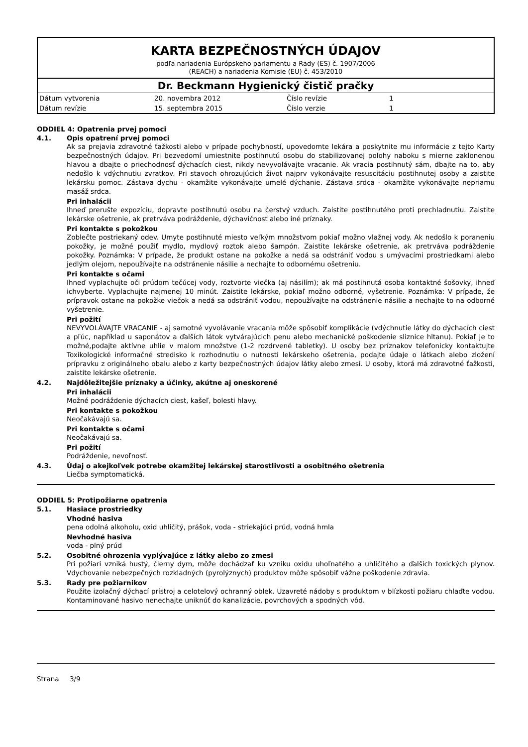KARTA BEZPEČNOSTNÝCH ÚDAJOV
podľa nariadenia Európskeho parlamentu a Rady (ES) č. 1907/2006
(REACH) a nariadenia Komisie (EU) č. 453/2010
Dr. Beckmann Hygienický čistič pračky
| Dátum vytvorenia | 20. novembra 2012 | Číslo revízie | 1 |
| Dátum revízie | 15. septembra 2015 | Číslo verzie | 1 |
ODDIEL 4: Opatrenia prvej pomoci
4.1.
Opis opatrení prvej pomoci
Ak sa prejavia zdravotné ťažkosti alebo v prípade pochybností, upovedomte lekára a poskytnite mu informácie z tejto Karty bezpečnostných údajov. Pri bezvedomí umiestnite postihnutú osobu do stabilizovanej polohy naboku s mierne zaklonenou hlavou a dbajte o priechodnosť dýchacích ciest, nikdy nevyvolávajte vracanie. Ak vracia postihnutý sám, dbajte na to, aby nedošlo k vdýchnutiu zvratkov. Pri stavoch ohrozujúcich život najprv vykonávajte resuscitáciu postihnutej osoby a zaistite lekársku pomoc. Zástava dychu - okamžite vykonávajte umelé dýchanie. Zástava srdca - okamžite vykonávajte nepriamu masáž srdca.
Pri inhalácii
Ihneď prerušte expozíciu, dopravte postihnutú osobu na čerstvý vzduch. Zaistite postihnutého proti prechladnutiu. Zaistite lekárske ošetrenie, ak pretrváva podráždenie, dýchavičnosť alebo iné príznaky.
Pri kontakte s pokožkou
Zoblečte postriekaný odev. Umyte postihnuté miesto veľkým množstvom pokiaľ možno vlažnej vody. Ak nedošlo k poraneniu pokožky, je možné použiť mydlo, mydlový roztok alebo šampón. Zaistite lekárske ošetrenie, ak pretrváva podráždenie pokožky. Poznámka: V prípade, že produkt ostane na pokožke a nedá sa odstrániť vodou s umývacími prostriedkami alebo jedlým olejom, nepoužívajte na odstránenie násilie a nechajte to odbornému ošetreniu.
Pri kontakte s očami
Ihneď vyplachujte oči prúdom tečúcej vody, roztvorte viečka (aj násilím); ak má postihnutá osoba kontaktné šošovky, ihneď ichvyberte. Vyplachujte najmenej 10 minút. Zaistite lekárske, pokiaľ možno odborné, vyšetrenie. Poznámka: V prípade, že prípravok ostane na pokožke viečok a nedá sa odstrániť vodou, nepoužívajte na odstránenie násilie a nechajte to na odborné vyšetrenie.
Pri požití
NEVYVOLÁVAJTE VRACANIE - aj samotné vyvolávanie vracania môže spôsobiť komplikácie (vdýchnutie látky do dýchacích ciest a pľúc, například u saponátov a ďalších látok vytvárajúcich penu alebo mechanické poškodenie sliznice hltanu). Pokiaľ je to možné,podajte aktívne uhlie v malom množstve (1-2 rozdrvené tabletky). U osoby bez príznakov telefonicky kontaktujte Toxikologické informačné stredisko k rozhodnutiu o nutnosti lekárskeho ošetrenia, podajte údaje o látkach alebo zložení prípravku z originálneho obalu alebo z karty bezpečnostných údajov látky alebo zmesi. U osoby, ktorá má zdravotné ťažkosti, zaistite lekárske ošetrenie.
4.2.
Najdôležitejšie príznaky a účinky, akútne aj oneskorené
Pri inhalácii
Možné podráždenie dýchacích ciest, kašeľ, bolesti hlavy.
Pri kontakte s pokožkou
Neočakávajú sa.
Pri kontakte s očami
Neočakávajú sa.
Pri požití
Podráždenie, nevoľnosť.
4.3.
Údaj o akejkoľvek potrebe okamžitej lekárskej starostlivosti a osobitného ošetrenia
Liečba symptomatická.
ODDIEL 5: Protipožiarne opatrenia
5.1.
Hasiace prostriedky
Vhodné hasiva
pena odolná alkoholu, oxid uhličitý, prášok, voda - striekajúci prúd, vodná hmla
Nevhodné hasiva
voda - plný prúd
5.2.
Osobitné ohrozenia vyplývajúce z látky alebo zo zmesi
Pri požiari vzniká hustý, čierny dym, môže dochádzať ku vzniku oxidu uhoľnatého a uhličitého a ďalších toxických plynov. Vdychovanie nebezpečných rozkladných (pyrolýznych) produktov môže spôsobiť vážne poškodenie zdravia.
5.3.
Rady pre požiarnikov
Použite izolačný dýchací prístroj a celotelový ochranný oblek. Uzavreté nádoby s produktom v blízkosti požiaru chlaďte vodou. Kontaminované hasivo nenechajte uniknúť do kanalizácie, povrchových a spodných vôd.
Strana 3/9